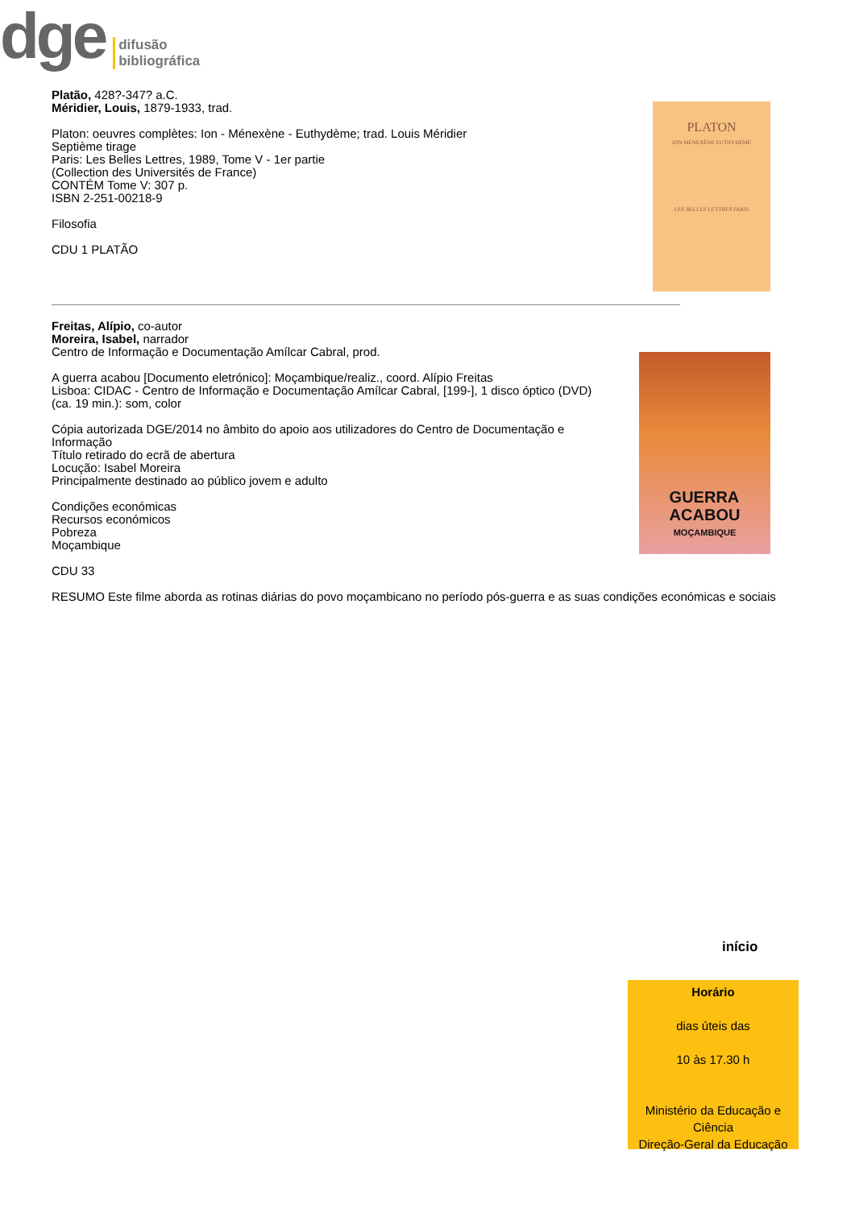dge
difusão
bibliográfica
Platão, 428?-347? a.C.
Méridier, Louis, 1879-1933, trad.
Platon: oeuvres complètes: Ion - Ménexène - Euthydème; trad. Louis Méridier
Septième tirage
Paris: Les Belles Lettres, 1989, Tome V - 1er partie
(Collection des Universités de France)
CONTÉM Tome V: 307 p.
ISBN 2-251-00218-9
Filosofia
CDU 1 PLATÃO
PLATON
ION MÉNEXÈNE EUTHYDÈME
LES BELLES LETTRES PARIS
Freitas, Alípio, co-autor
Moreira, Isabel, narrador
Centro de Informação e Documentação Amílcar Cabral, prod.
A guerra acabou [Documento eletrónico]: Moçambique/realiz., coord. Alípio Freitas
Lisboa: CIDAC - Centro de Informação e Documentação Amílcar Cabral, [199-], 1 disco óptico (DVD) (ca. 19 min.): som, color
Cópia autorizada DGE/2014 no âmbito do apoio aos utilizadores do Centro de Documentação e Informação
Título retirado do ecrã de abertura
Locução: Isabel Moreira
Principalmente destinado ao público jovem e adulto
Condições económicas
Recursos económicos
Pobreza
Moçambique
CDU 33
GUERRA
ACABOU
MOÇAMBIQUE
RESUMO Este filme aborda as rotinas diárias do povo moçambicano no período pós-guerra e as suas condições económicas e sociais
início
Horário
dias úteis das
10 às 17.30 h
Ministério da Educação e Ciência
Direção-Geral da Educação